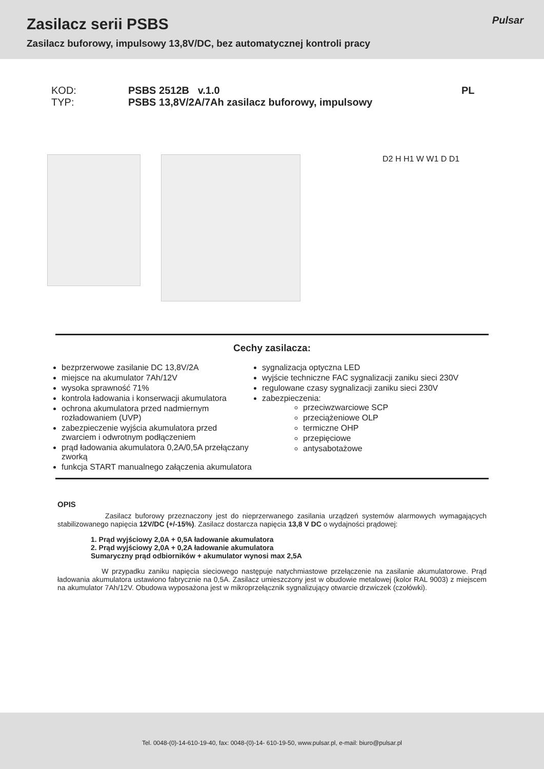Zasilacz serii PSBS
Zasilacz buforowy, impulsowy 13,8V/DC, bez automatycznej kontroli pracy
Pulsar
KOD: PSBS 2512B v.1.0 PL TYP: PSBS 13,8V/2A/7Ah zasilacz buforowy, impulsowy
D2 H H1 W W1 D D1
Cechy zasilacza:
bezprzerwowe zasilanie DC 13,8V/2A
miejsce na akumulator 7Ah/12V
wysoka sprawność 71%
kontrola ładowania i konserwacji akumulatora
ochrona akumulatora przed nadmiernym rozładowaniem (UVP)
zabezpieczenie wyjścia akumulatora przed zwarciem i odwrotnym podłączeniem
prąd ładowania akumulatora 0,2A/0,5A przełączany zworką
funkcja START manualnego załączenia akumulatora
sygnalizacja optyczna LED
wyjście techniczne FAC sygnalizacji zaniku sieci 230V
regulowane czasy sygnalizacji zaniku sieci 230V
zabezpieczenia:
przeciwzwarciowe SCP
przeciążeniowe OLP
termiczne OHP
przepięciowe
antysabotażowe
OPIS
Zasilacz buforowy przeznaczony jest do nieprzerwanego zasilania urządzeń systemów alarmowych wymagających stabilizowanego napięcia 12V/DC (+/-15%). Zasilacz dostarcza napięcia 13,8 V DC o wydajności prądowej:
1. Prąd wyjściowy 2,0A + 0,5A ładowanie akumulatora
2. Prąd wyjściowy 2,0A + 0,2A ładowanie akumulatora
Sumaryczny prąd odbiorników + akumulator wynosi max 2,5A
W przypadku zaniku napięcia sieciowego następuje natychmiastowe przełączenie na zasilanie akumulatorowe. Prąd ładowania akumulatora ustawiono fabrycznie na 0,5A. Zasilacz umieszczony jest w obudowie metalowej (kolor RAL 9003) z miejscem na akumulator 7Ah/12V. Obudowa wyposażona jest w mikroprzełącznik sygnalizujący otwarcie drzwiczek (czołówki).
Tel. 0048-(0)-14-610-19-40, fax: 0048-(0)-14- 610-19-50, www.pulsar.pl, e-mail: biuro@pulsar.pl